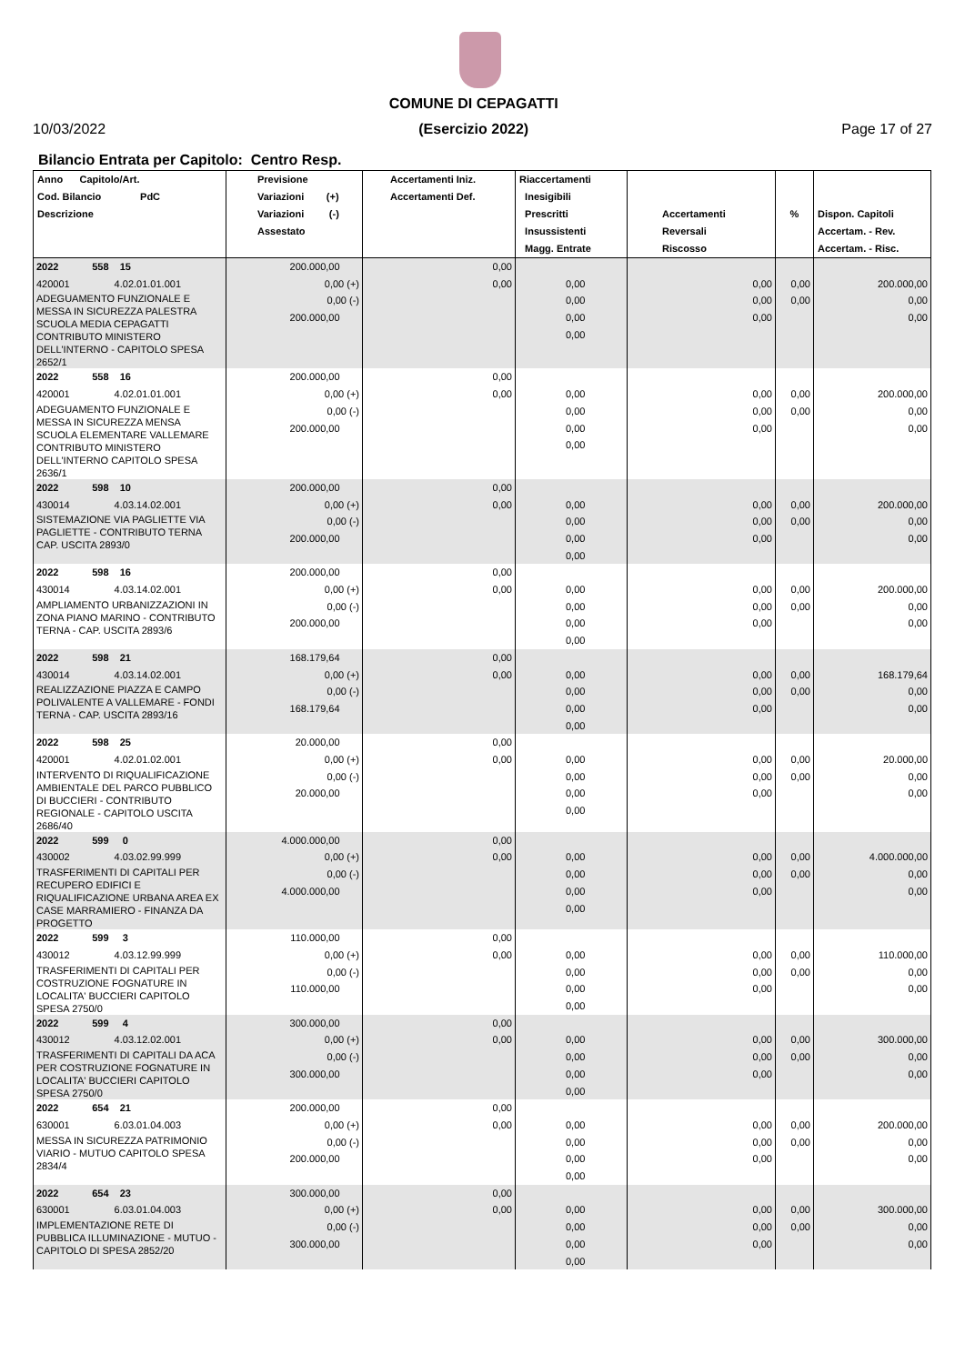10/03/2022
COMUNE DI CEPAGATTI
(Esercizio 2022)
Page 17 of 27
Bilancio Entrata per Capitolo: Centro Resp.
| Anno Capitolo/Art. Cod. Bilancio PdC Descrizione | Previsione Variazioni (+) Variazioni (-) Assestato | Accertamenti Iniz. Accertamenti Def. | Riaccertamenti Inesigibili Prescritti Insussistenti Magg. Entrate | Accertamenti Reversali Riscosso | % | Dispon. Capitoli Accertam. - Rev. Accertam. - Risc. |
| --- | --- | --- | --- | --- | --- | --- |
| 2022 558 15 420001 4.02.01.01.001 ADEGUAMENTO FUNZIONALE E MESSA IN SICUREZZA PALESTRA SCUOLA MEDIA CEPAGATTI CONTRIBUTO MINISTERO DELL'INTERNO - CAPITOLO SPESA 2652/1 | 200.000,00 0,00 (+) 0,00 (-) 200.000,00 | 0,00 0,00 | 0,00 0,00 0,00 0,00 | 0,00 0,00 0,00 | 0,00 0,00 | 200.000,00 0,00 0,00 |
| 2022 558 16 420001 4.02.01.01.001 ADEGUAMENTO FUNZIONALE E MESSA IN SICUREZZA MENSA SCUOLA ELEMENTARE VALLEMARE CONTRIBUTO MINISTERO DELL'INTERNO CAPITOLO SPESA 2636/1 | 200.000,00 0,00 (+) 0,00 (-) 200.000,00 | 0,00 0,00 | 0,00 0,00 0,00 0,00 | 0,00 0,00 0,00 | 0,00 0,00 | 200.000,00 0,00 0,00 |
| 2022 598 10 430014 4.03.14.02.001 SISTEMAZIONE VIA PAGLIETTE VIA PAGLIETTE - CONTRIBUTO TERNA CAP. USCITA 2893/0 | 200.000,00 0,00 (+) 0,00 (-) 200.000,00 | 0,00 0,00 | 0,00 0,00 0,00 0,00 | 0,00 0,00 0,00 | 0,00 0,00 | 200.000,00 0,00 0,00 |
| 2022 598 16 430014 4.03.14.02.001 AMPLIAMENTO URBANIZZAZIONI IN ZONA PIANO MARINO - CONTRIBUTO TERNA - CAP. USCITA 2893/6 | 200.000,00 0,00 (+) 0,00 (-) 200.000,00 | 0,00 0,00 | 0,00 0,00 0,00 0,00 | 0,00 0,00 0,00 | 0,00 0,00 | 200.000,00 0,00 0,00 |
| 2022 598 21 430014 4.03.14.02.001 REALIZZAZIONE PIAZZA E CAMPO POLIVALENTE A VALLEMARE - FONDI TERNA - CAP. USCITA 2893/16 | 168.179,64 0,00 (+) 0,00 (-) 168.179,64 | 0,00 0,00 | 0,00 0,00 0,00 0,00 | 0,00 0,00 0,00 | 0,00 0,00 | 168.179,64 0,00 0,00 |
| 2022 598 25 420001 4.02.01.02.001 INTERVENTO DI RIQUALIFICAZIONE AMBIENTALE DEL PARCO PUBBLICO DI BUCCIERI - CONTRIBUTO REGIONALE - CAPITOLO USCITA 2686/40 | 20.000,00 0,00 (+) 0,00 (-) 20.000,00 | 0,00 0,00 | 0,00 0,00 0,00 0,00 | 0,00 0,00 0,00 | 0,00 0,00 | 20.000,00 0,00 0,00 |
| 2022 599 0 430002 4.03.02.99.999 TRASFERIMENTI DI CAPITALI PER RECUPERO EDIFICI E RIQUALIFICAZIONE URBANA AREA EX CASE MARRAMIERO - FINANZA DA PROGETTO | 4.000.000,00 0,00 (+) 0,00 (-) 4.000.000,00 | 0,00 0,00 | 0,00 0,00 0,00 0,00 | 0,00 0,00 0,00 | 0,00 0,00 | 4.000.000,00 0,00 0,00 |
| 2022 599 3 430012 4.03.12.99.999 TRASFERIMENTI DI CAPITALI PER COSTRUZIONE FOGNATURE IN LOCALITA' BUCCIERI CAPITOLO SPESA 2750/0 | 110.000,00 0,00 (+) 0,00 (-) 110.000,00 | 0,00 0,00 | 0,00 0,00 0,00 0,00 | 0,00 0,00 0,00 | 0,00 0,00 | 110.000,00 0,00 0,00 |
| 2022 599 4 430012 4.03.12.02.001 TRASFERIMENTI DI CAPITALI DA ACA PER COSTRUZIONE FOGNATURE IN LOCALITA' BUCCIERI CAPITOLO SPESA 2750/0 | 300.000,00 0,00 (+) 0,00 (-) 300.000,00 | 0,00 0,00 | 0,00 0,00 0,00 0,00 | 0,00 0,00 0,00 | 0,00 0,00 | 300.000,00 0,00 0,00 |
| 2022 654 21 630001 6.03.01.04.003 MESSA IN SICUREZZA PATRIMONIO VIARIO - MUTUO CAPITOLO SPESA 2834/4 | 200.000,00 0,00 (+) 0,00 (-) 200.000,00 | 0,00 0,00 | 0,00 0,00 0,00 0,00 | 0,00 0,00 0,00 | 0,00 0,00 | 200.000,00 0,00 0,00 |
| 2022 654 23 630001 6.03.01.04.003 IMPLEMENTAZIONE RETE DI PUBBLICA ILLUMINAZIONE - MUTUO - CAPITOLO DI SPESA 2852/20 | 300.000,00 0,00 (+) 0,00 (-) 300.000,00 | 0,00 0,00 | 0,00 0,00 0,00 0,00 | 0,00 0,00 0,00 | 0,00 0,00 | 300.000,00 0,00 0,00 |